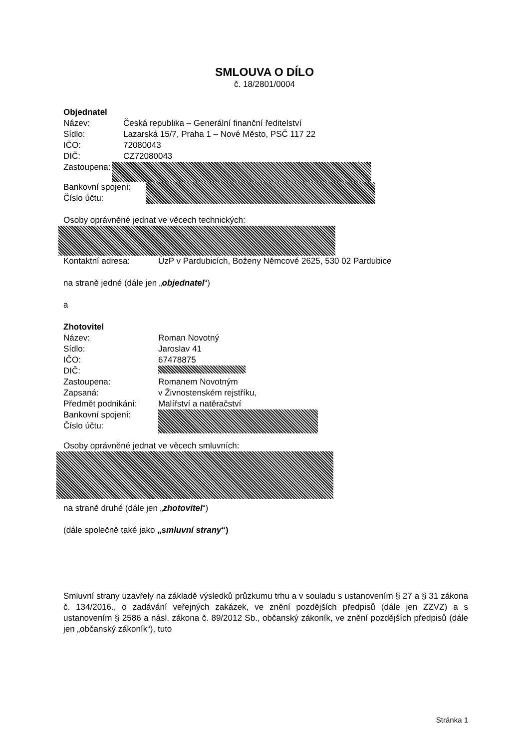SMLOUVA O DÍLO
č. 18/2801/0004
Objednatel
Název: Česká republika – Generální finanční ředitelství
Sídlo: Lazarská 15/7, Praha 1 – Nové Město, PSČ 117 22
IČO: 72080043
DIČ: CZ72080043
Zastoupena:
Bankovní spojení:
Číslo účtu:
Osoby oprávněné jednat ve věcech technických:
Kontaktní adresa: ÚzP v Pardubicích, Boženy Němcové 2625, 530 02 Pardubice
na straně jedné (dále jen „objednatel“)
a
Zhotovitel
Název: Roman Novotný
Sídlo: Jaroslav 41
IČO: 67478875
DIČ:
Zastoupena: Romanem Novotným
Zapsaná: v Živnostenském rejstříku,
Předmět podnikání: Malířství a natěračství
Bankovní spojení:
Číslo účtu:
Osoby oprávněné jednat ve věcech smluvních:
na straně druhé (dále jen „zhotovitel“)
(dále společně také jako „smluvní strany“)
Smluvní strany uzavřely na základě výsledků průzkumu trhu a v souladu s ustanovením § 27 a § 31 zákona č. 134/2016., o zadávání veřejných zakázek, ve znění pozdějších předpisů (dále jen ZZVZ) a s ustanovením § 2586 a násl. zákona č. 89/2012 Sb., občanský zákoník, ve znění pozdějších předpisů (dále jen „občanský zákoník“), tuto
Stránka 1